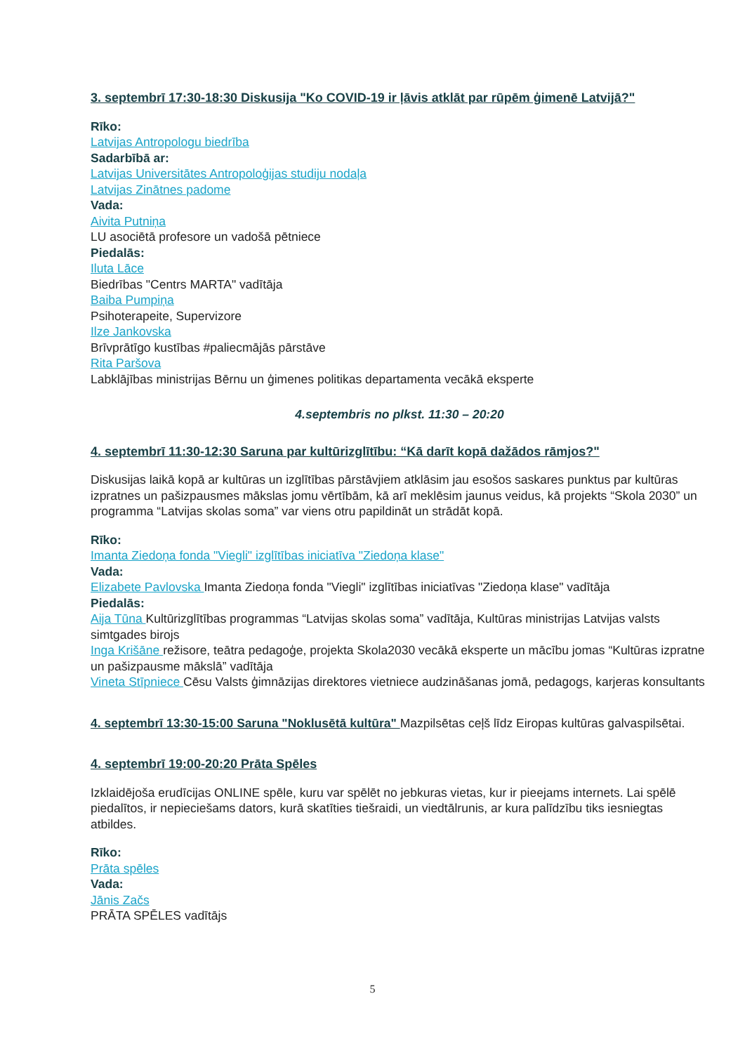3. septembrī 17:30-18:30 Diskusija "Ko COVID-19 ir ļāvis atklāt par rūpēm ģimenē Latvijā?"
Rīko:
Latvijas Antropologu biedrība
Sadarbībā ar:
Latvijas Universitātes Antropoloģijas studiju nodaļa
Latvijas Zinātnes padome
Vada:
Aivita Putniņa
LU asociētā profesore un vadošā pētniece
Piedalās:
Iluta Lāce
Biedrības "Centrs MARTA" vadītāja
Baiba Pumpiņa
Psihoterapeite, Supervizore
Ilze Jankovska
Brīvprātīgo kustības #paliecmājās pārstāve
Rita Paršova
Labklājības ministrijas Bērnu un ģimenes politikas departamenta vecākā eksperte
4.septembris no plkst. 11:30 – 20:20
4. septembrī 11:30-12:30 Saruna par kultūrizglītību: “Kā darīt kopā dažādos rāmjos?"
Diskusijas laikā kopā ar kultūras un izglītības pārstāvjiem atklāsim jau esošos saskares punktus par kultūras izpratnes un pašizpausmes mākslas jomu vērtībām, kā arī meklēsim jaunus veidus, kā projekts “Skola 2030” un programma “Latvijas skolas soma” var viens otru papildināt un strādāt kopā.
Rīko:
Imanta Ziedoņa fonda "Viegli" izglītības iniciatīva "Ziedoņa klase"
Vada:
Elizabete Pavlovska Imanta Ziedoņa fonda "Viegli" izglītības iniciatīvas "Ziedoņa klase" vadītāja
Piedalās:
Aija Tūna Kultūrizglītības programmas “Latvijas skolas soma” vadītāja, Kultūras ministrijas Latvijas valsts simtgades birojs
Inga Krišāne režisore, teātra pedagoģe, projekta Skola2030 vecākā eksperte un mācību jomas “Kultūras izpratne un pašizpausme mākslā” vadītāja
Vineta Stīpniece Cēsu Valsts ģimnāzijas direktores vietniece audzināšanas jomā, pedagogs, karjeras konsultants
4. septembrī 13:30-15:00 Saruna "Noklusētā kultūra" Mazpilsētas ceļš līdz Eiropas kultūras galvaspilsētai.
4. septembrī 19:00-20:20 Prāta Spēles
Izklaidējoša erudīcijas ONLINE spēle, kuru var spēlēt no jebkuras vietas, kur ir pieejams internets. Lai spēlē piedalītos, ir nepieciešams dators, kurā skatīties tiešraidi, un viedtālrunis, ar kura palīdzību tiks iesniegtas atbildes.
Rīko:
Prāta spēles
Vada:
Jānis Začs
PRĀTA SPĒLES vadītājs
5